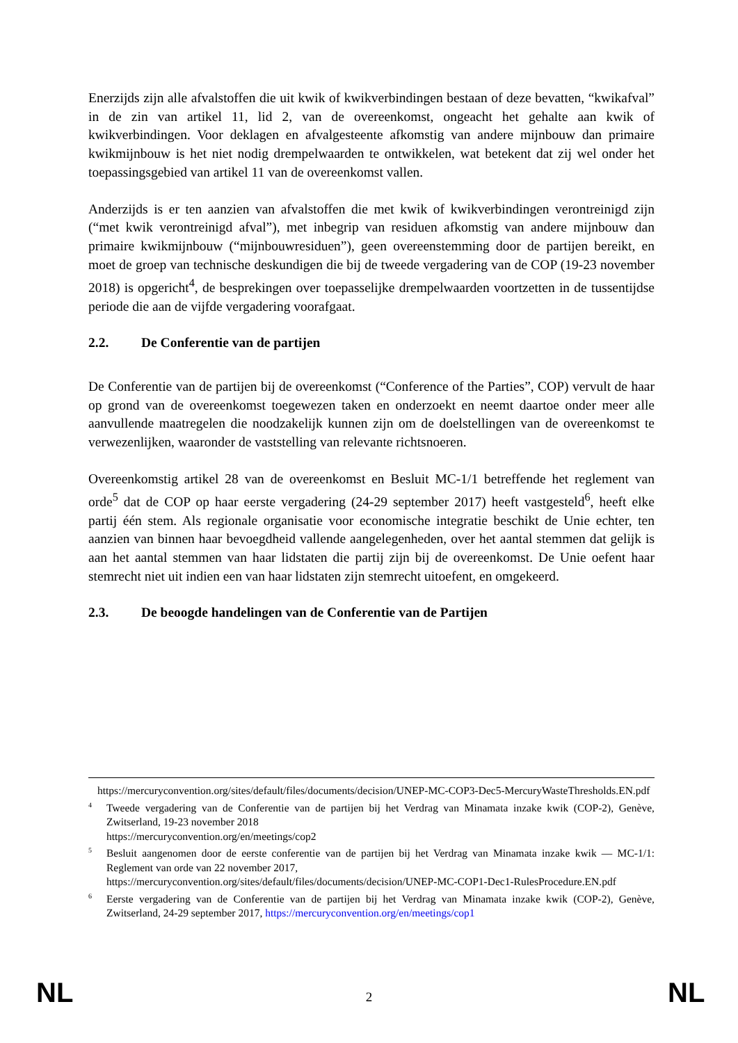Enerzijds zijn alle afvalstoffen die uit kwik of kwikverbindingen bestaan of deze bevatten, “kwikafval” in de zin van artikel 11, lid 2, van de overeenkomst, ongeacht het gehalte aan kwik of kwikverbindingen. Voor deklagen en afvalgesteente afkomstig van andere mijnbouw dan primaire kwikmijnbouw is het niet nodig drempelwaarden te ontwikkelen, wat betekent dat zij wel onder het toepassingsgebied van artikel 11 van de overeenkomst vallen.
Anderzijds is er ten aanzien van afvalstoffen die met kwik of kwikverbindingen verontreinigd zijn (“met kwik verontreinigd afval”), met inbegrip van residuen afkomstig van andere mijnbouw dan primaire kwikmijnbouw (“mijnbouwresiduen”), geen overeenstemming door de partijen bereikt, en moet de groep van technische deskundigen die bij de tweede vergadering van de COP (19-23 november 2018) is opgericht<sup>4</sup>, de besprekingen over toepasselijke drempelwaarden voortzetten in de tussentijdse periode die aan de vijfde vergadering voorafgaat.
2.2. De Conferentie van de partijen
De Conferentie van de partijen bij de overeenkomst (“Conference of the Parties”, COP) vervult de haar op grond van de overeenkomst toegewezen taken en onderzoekt en neemt daartoe onder meer alle aanvullende maatregelen die noodzakelijk kunnen zijn om de doelstellingen van de overeenkomst te verwezenlijken, waaronder de vaststelling van relevante richtsnoeren.
Overeenkomstig artikel 28 van de overeenkomst en Besluit MC-1/1 betreffende het reglement van orde<sup>5</sup> dat de COP op haar eerste vergadering (24-29 september 2017) heeft vastgesteld<sup>6</sup>, heeft elke partij één stem. Als regionale organisatie voor economische integratie beschikt de Unie echter, ten aanzien van binnen haar bevoegdheid vallende aangelegenheden, over het aantal stemmen dat gelijk is aan het aantal stemmen van haar lidstaten die partij zijn bij de overeenkomst. De Unie oefent haar stemrecht niet uit indien een van haar lidstaten zijn stemrecht uitoefent, en omgekeerd.
2.3. De beoogde handelingen van de Conferentie van de Partijen
https://mercuryconvention.org/sites/default/files/documents/decision/UNEP-MC-COP3-Dec5-MercuryWasteThresholds.EN.pdf
<sup>4</sup> Tweede vergadering van de Conferentie van de partijen bij het Verdrag van Minamata inzake kwik (COP-2), Genève, Zwitserland, 19-23 november 2018
https://mercuryconvention.org/en/meetings/cop2
<sup>5</sup> Besluit aangenomen door de eerste conferentie van de partijen bij het Verdrag van Minamata inzake kwik — MC-1/1: Reglement van orde van 22 november 2017,
https://mercuryconvention.org/sites/default/files/documents/decision/UNEP-MC-COP1-Dec1-RulesProcedure.EN.pdf
<sup>6</sup> Eerste vergadering van de Conferentie van de partijen bij het Verdrag van Minamata inzake kwik (COP-2), Genève, Zwitserland, 24-29 september 2017, https://mercuryconvention.org/en/meetings/cop1
NL
2
NL